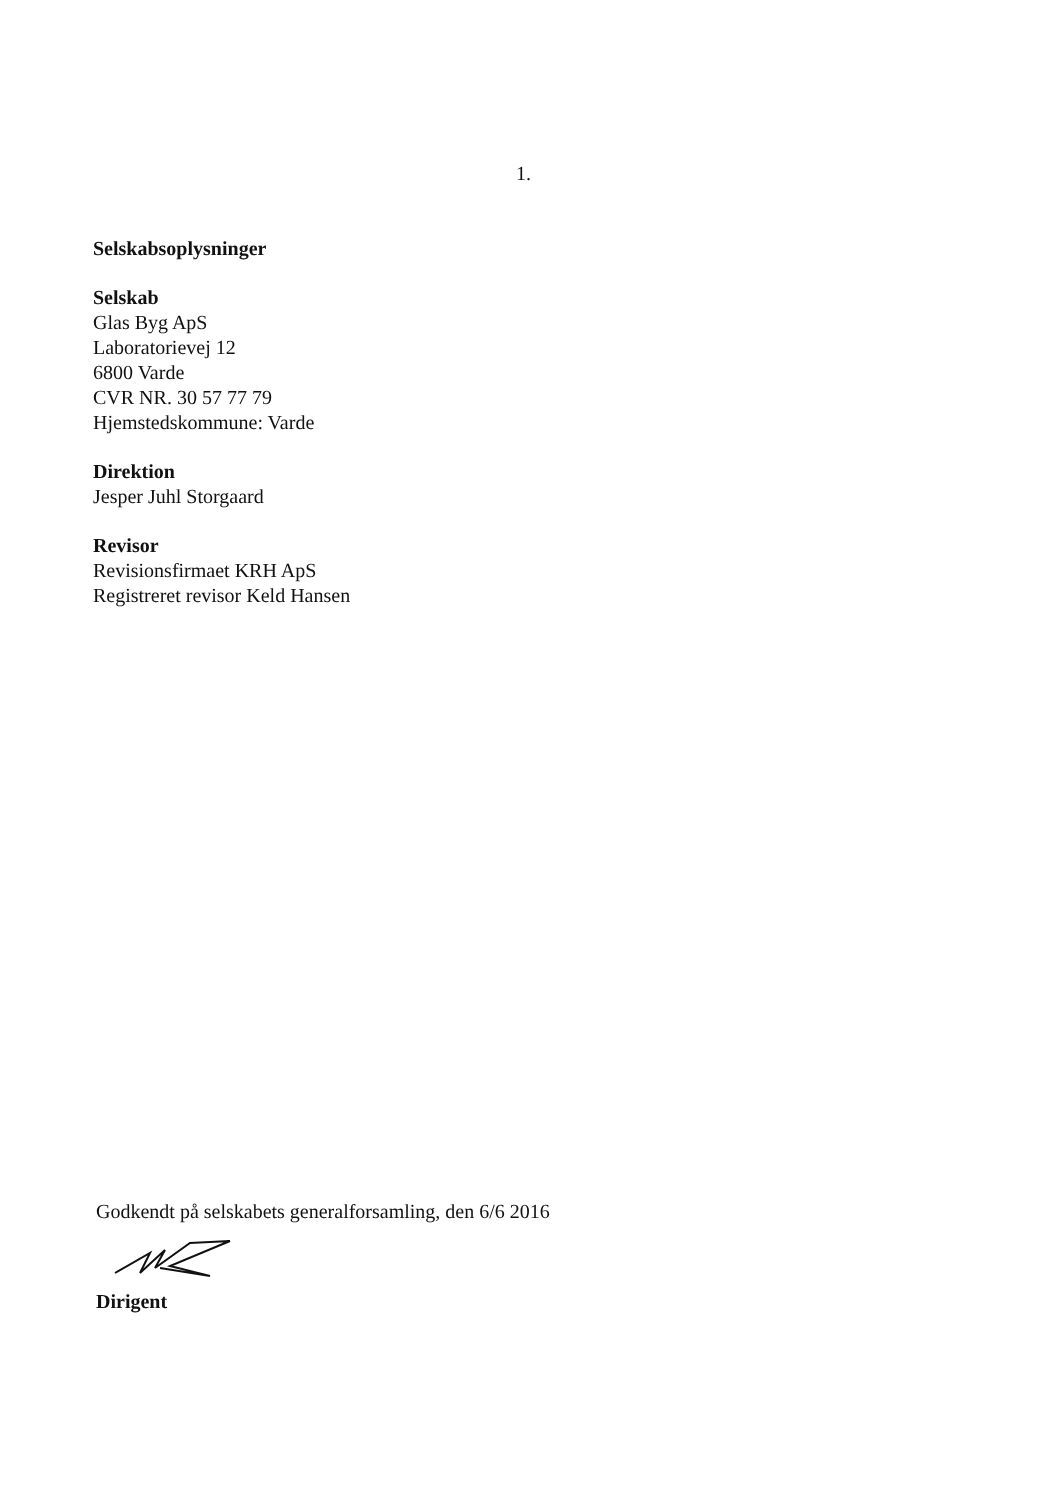1.
Selskabsoplysninger
Selskab
Glas Byg ApS
Laboratorievej 12
6800 Varde
CVR NR. 30 57 77 79
Hjemstedskommune: Varde
Direktion
Jesper Juhl Storgaard
Revisor
Revisionsfirmaet KRH ApS
Registreret revisor Keld Hansen
Godkendt på selskabets generalforsamling, den 6/6 2016
Dirigent